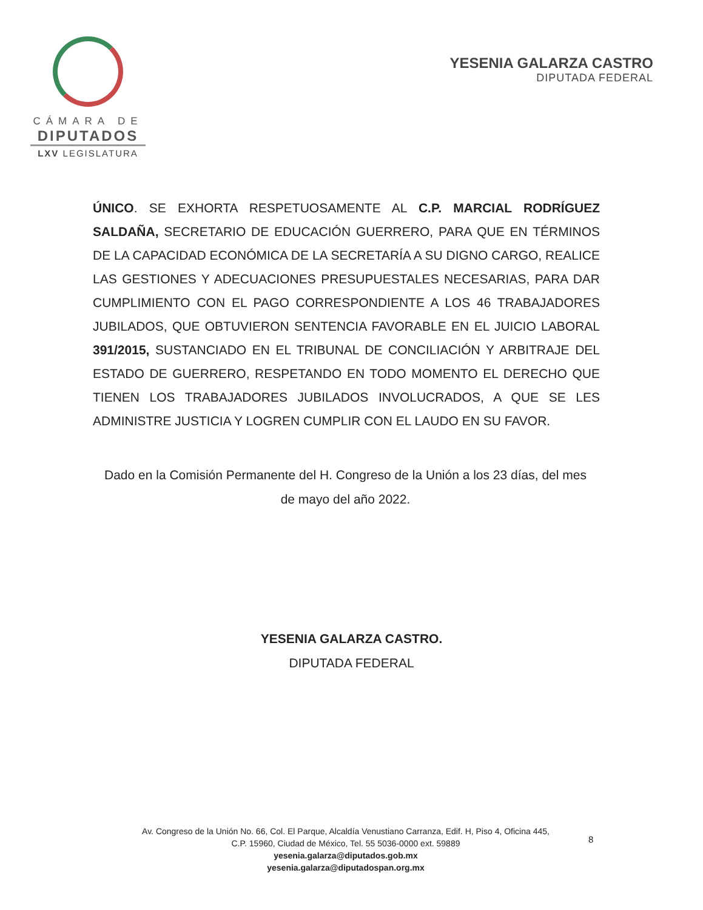CÁMARA DE
DIPUTADOS
LXV LEGISLATURA
YESENIA GALARZA CASTRO
DIPUTADA FEDERAL
ÚNICO. SE EXHORTA RESPETUOSAMENTE AL C.P. MARCIAL RODRÍGUEZ SALDAÑA, SECRETARIO DE EDUCACIÓN GUERRERO, PARA QUE EN TÉRMINOS DE LA CAPACIDAD ECONÓMICA DE LA SECRETARÍA A SU DIGNO CARGO, REALICE LAS GESTIONES Y ADECUACIONES PRESUPUESTALES NECESARIAS, PARA DAR CUMPLIMIENTO CON EL PAGO CORRESPONDIENTE A LOS 46 TRABAJADORES JUBILADOS, QUE OBTUVIERON SENTENCIA FAVORABLE EN EL JUICIO LABORAL 391/2015, SUSTANCIADO EN EL TRIBUNAL DE CONCILIACIÓN Y ARBITRAJE DEL ESTADO DE GUERRERO, RESPETANDO EN TODO MOMENTO EL DERECHO QUE TIENEN LOS TRABAJADORES JUBILADOS INVOLUCRADOS, A QUE SE LES ADMINISTRE JUSTICIA Y LOGREN CUMPLIR CON EL LAUDO EN SU FAVOR.
Dado en la Comisión Permanente del H. Congreso de la Unión a los 23 días, del mes de mayo del año 2022.
YESENIA GALARZA CASTRO.
DIPUTADA FEDERAL
Av. Congreso de la Unión No. 66, Col. El Parque, Alcaldía Venustiano Carranza, Edif. H, Piso 4, Oficina 445,
C.P. 15960, Ciudad de México, Tel. 55 5036-0000 ext. 59889
yesenia.galarza@diputados.gob.mx
yesenia.galarza@diputadospan.org.mx
8